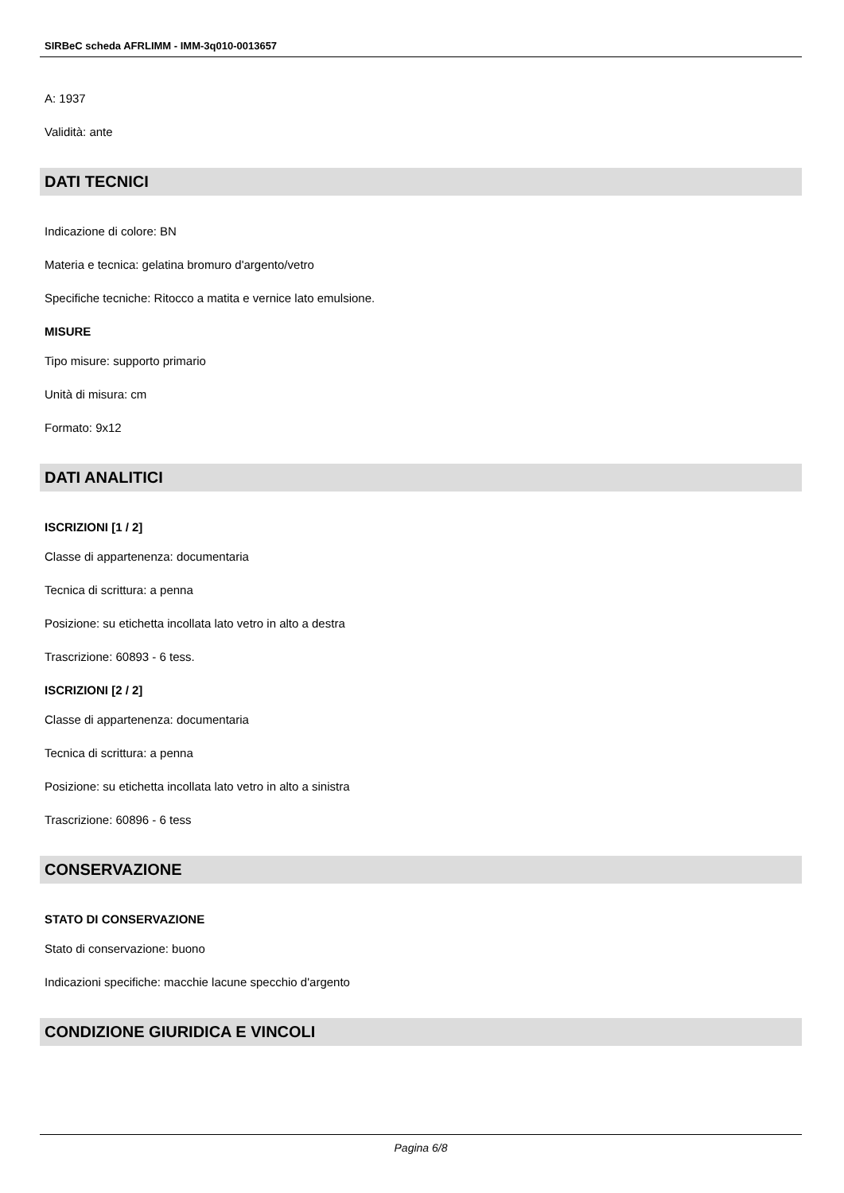SIRBeC scheda AFRLIMM - IMM-3q010-0013657
A: 1937
Validità: ante
DATI TECNICI
Indicazione di colore: BN
Materia e tecnica: gelatina bromuro d'argento/vetro
Specifiche tecniche: Ritocco a matita e vernice lato emulsione.
MISURE
Tipo misure: supporto primario
Unità di misura: cm
Formato: 9x12
DATI ANALITICI
ISCRIZIONI [1 / 2]
Classe di appartenenza: documentaria
Tecnica di scrittura: a penna
Posizione: su etichetta incollata lato vetro in alto a destra
Trascrizione: 60893 - 6 tess.
ISCRIZIONI [2 / 2]
Classe di appartenenza: documentaria
Tecnica di scrittura: a penna
Posizione: su etichetta incollata lato vetro in alto a sinistra
Trascrizione: 60896 - 6 tess
CONSERVAZIONE
STATO DI CONSERVAZIONE
Stato di conservazione: buono
Indicazioni specifiche: macchie lacune specchio d'argento
CONDIZIONE GIURIDICA E VINCOLI
Pagina 6/8